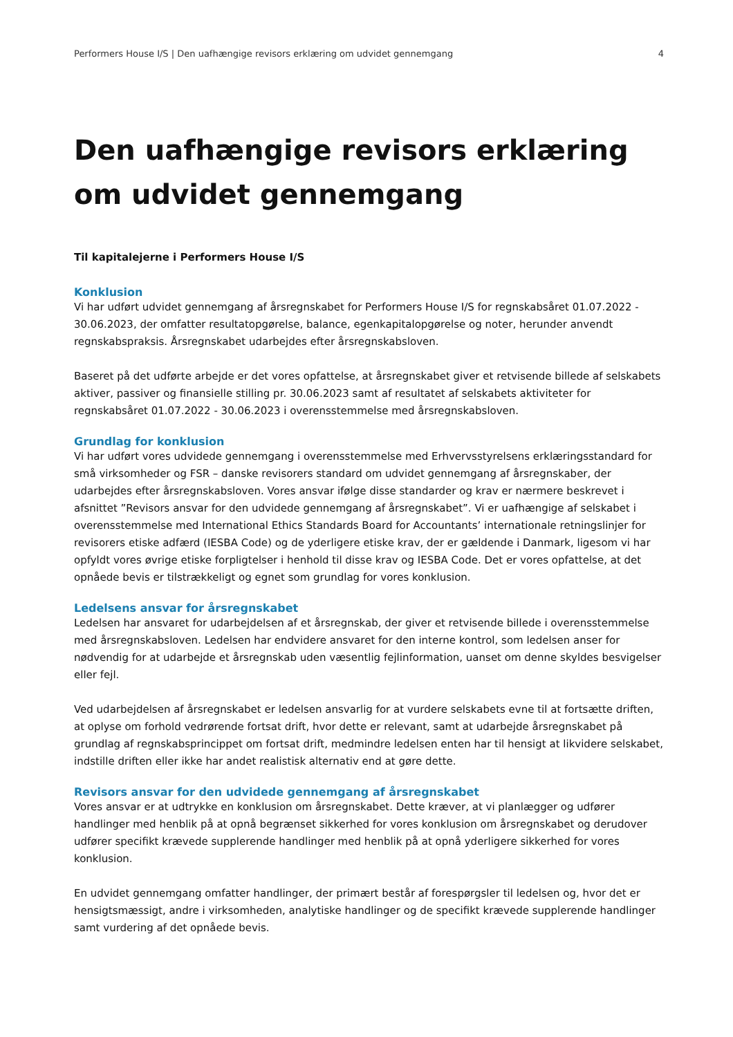Performers House I/S | Den uafhængige revisors erklæring om udvidet gennemgang 4
Den uafhængige revisors erklæring om udvidet gennemgang
Til kapitalejerne i Performers House I/S
Konklusion
Vi har udført udvidet gennemgang af årsregnskabet for Performers House I/S for regnskabsåret 01.07.2022 - 30.06.2023, der omfatter resultatopgørelse, balance, egenkapitalopgørelse og noter, herunder anvendt regnskabspraksis. Årsregnskabet udarbejdes efter årsregnskabsloven.
Baseret på det udførte arbejde er det vores opfattelse, at årsregnskabet giver et retvisende billede af selskabets aktiver, passiver og finansielle stilling pr. 30.06.2023 samt af resultatet af selskabets aktiviteter for regnskabsåret 01.07.2022 - 30.06.2023 i overensstemmelse med årsregnskabsloven.
Grundlag for konklusion
Vi har udført vores udvidede gennemgang i overensstemmelse med Erhvervsstyrelsens erklæringsstandard for små virksomheder og FSR – danske revisorers standard om udvidet gennemgang af årsregnskaber, der udarbejdes efter årsregnskabsloven. Vores ansvar ifølge disse standarder og krav er nærmere beskrevet i afsnittet ”Revisors ansvar for den udvidede gennemgang af årsregnskabet”. Vi er uafhængige af selskabet i overensstemmelse med International Ethics Standards Board for Accountants’ internationale retningslinjer for revisorers etiske adfærd (IESBA Code) og de yderligere etiske krav, der er gældende i Danmark, ligesom vi har opfyldt vores øvrige etiske forpligtelser i henhold til disse krav og IESBA Code. Det er vores opfattelse, at det opnåede bevis er tilstrækkeligt og egnet som grundlag for vores konklusion.
Ledelsens ansvar for årsregnskabet
Ledelsen har ansvaret for udarbejdelsen af et årsregnskab, der giver et retvisende billede i overensstemmelse med årsregnskabsloven. Ledelsen har endvidere ansvaret for den interne kontrol, som ledelsen anser for nødvendig for at udarbejde et årsregnskab uden væsentlig fejlinformation, uanset om denne skyldes besvigelser eller fejl.
Ved udarbejdelsen af årsregnskabet er ledelsen ansvarlig for at vurdere selskabets evne til at fortsætte driften, at oplyse om forhold vedrørende fortsat drift, hvor dette er relevant, samt at udarbejde årsregnskabet på grundlag af regnskabsprincippet om fortsat drift, medmindre ledelsen enten har til hensigt at likvidere selskabet, indstille driften eller ikke har andet realistisk alternativ end at gøre dette.
Revisors ansvar for den udvidede gennemgang af årsregnskabet
Vores ansvar er at udtrykke en konklusion om årsregnskabet. Dette kræver, at vi planlægger og udfører handlinger med henblik på at opnå begrænset sikkerhed for vores konklusion om årsregnskabet og derudover udfører specifikt krævede supplerende handlinger med henblik på at opnå yderligere sikkerhed for vores konklusion.
En udvidet gennemgang omfatter handlinger, der primært består af forespørgsler til ledelsen og, hvor det er hensigtsmæssigt, andre i virksomheden, analytiske handlinger og de specifikt krævede supplerende handlinger samt vurdering af det opnåede bevis.